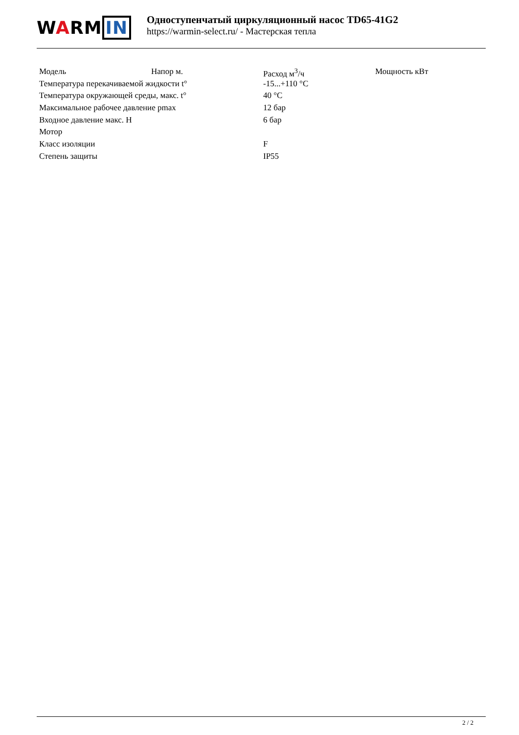WARM IN
Одноступенчатый циркуляционный насос TD65-41G2
https://warmin-select.ru/ - Мастерская тепла
| Модель | Напор м. | Расход м<sup>3</sup>/ч | Мощность кВт |
| Температура перекачиваемой жидкости t° | | -15...+110 °C | |
| Температура окружающей среды, макс. t° | | 40 °C | |
| Максимальное рабочее давление pmax | | 12 бар | |
| Входное давление макс. H | | 6 бар | |
| Мотор | | | |
| Класс изоляции | | F | |
| Степень защиты | | IP55 | |
2 / 2